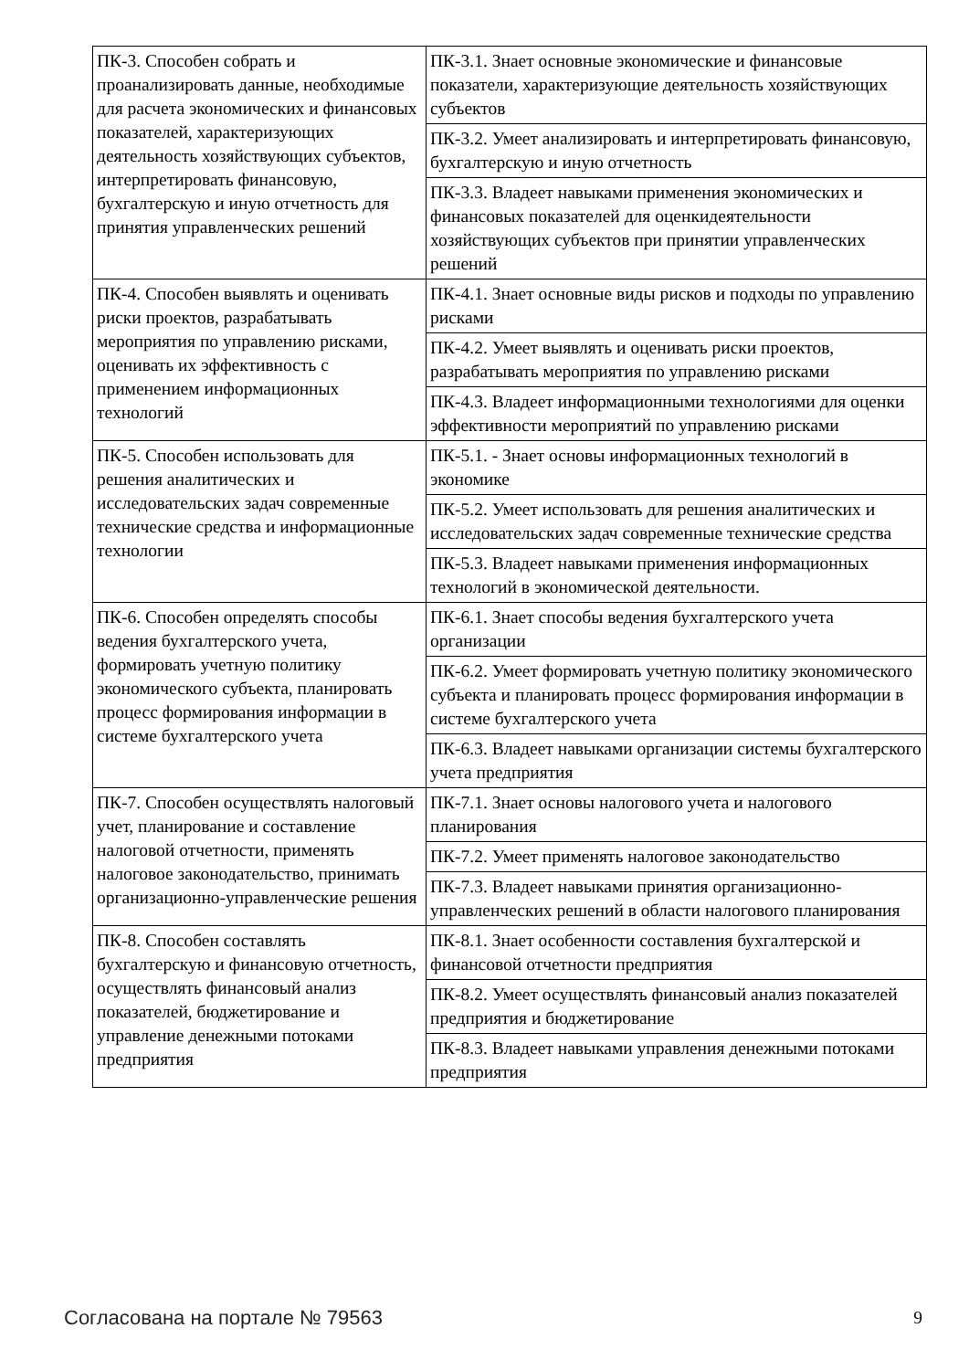| ПК-3. Способен собрать и проанализировать данные, необходимые для расчета экономических и финансовых показателей, характеризующих деятельность хозяйствующих субъектов, интерпретировать финансовую, бухгалтерскую и иную отчетность для принятия управленческих решений | ПК-3.1. Знает основные экономические и финансовые показатели, характеризующие деятельность хозяйствующих субъектов |
| | ПК-3.2. Умеет анализировать и интерпретировать финансовую, бухгалтерскую и иную отчетность |
| | ПК-3.3. Владеет навыками применения экономических и финансовых показателей для оценкидеятельности хозяйствующих субъектов при принятии управленческих решений |
| ПК-4. Способен выявлять и оценивать риски проектов, разрабатывать мероприятия по управлению рисками, оценивать их эффективность с применением информационных технологий | ПК-4.1. Знает основные виды рисков и подходы по управлению рисками |
| | ПК-4.2. Умеет выявлять и оценивать риски проектов, разрабатывать мероприятия по управлению рисками |
| | ПК-4.3. Владеет информационными технологиями для оценки эффективности мероприятий по управлению рисками |
| ПК-5. Способен использовать для решения аналитических и исследовательских задач современные технические средства и информационные технологии | ПК-5.1. - Знает основы информационных технологий в экономике |
| | ПК-5.2. Умеет использовать для решения аналитических и исследовательских задач современные технические средства |
| | ПК-5.3. Владеет навыками применения информационных технологий в экономической деятельности. |
| ПК-6. Способен определять способы ведения бухгалтерского учета, формировать учетную политику экономического субъекта, планировать процесс формирования информации в системе бухгалтерского учета | ПК-6.1. Знает способы ведения бухгалтерского учета организации |
| | ПК-6.2. Умеет формировать учетную политику экономического субъекта и планировать процесс формирования информации в системе бухгалтерского учета |
| | ПК-6.3. Владеет навыками организации системы бухгалтерского учета предприятия |
| ПК-7. Способен осуществлять налоговый учет, планирование и составление налоговой отчетности, применять налоговое законодательство, принимать организационно-управленческие решения | ПК-7.1. Знает основы налогового учета и налогового планирования |
| | ПК-7.2. Умеет применять налоговое законодательство |
| | ПК-7.3. Владеет навыками принятия организационно-управленческих решений в области налогового планирования |
| ПК-8. Способен составлять бухгалтерскую и финансовую отчетность, осуществлять финансовый анализ показателей, бюджетирование и управление денежными потоками предприятия | ПК-8.1. Знает особенности составления бухгалтерской и финансовой отчетности предприятия |
| | ПК-8.2. Умеет осуществлять финансовый анализ показателей предприятия и бюджетирование |
| | ПК-8.3. Владеет навыками управления денежными потоками предприятия |
Согласована на портале № 79563 9